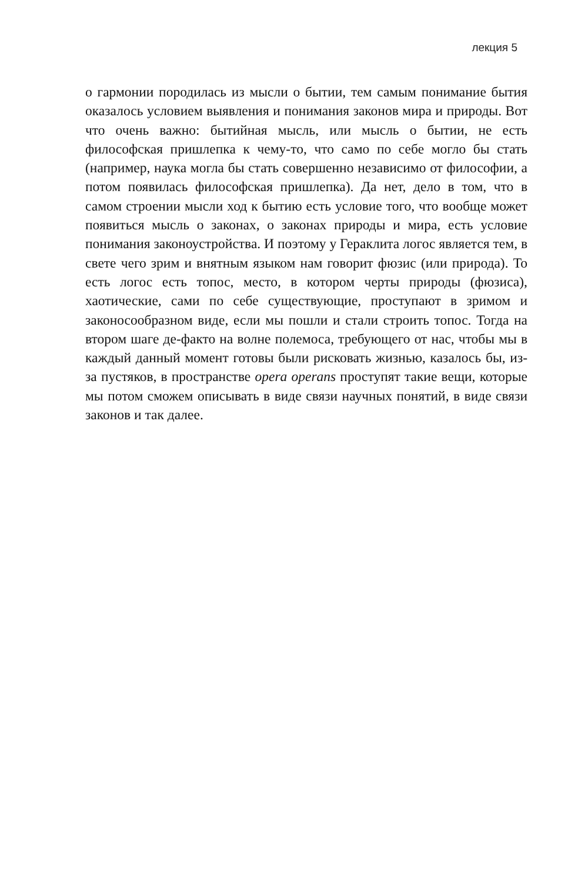лекция 5
о гармонии породилась из мысли о бытии, тем самым понимание бытия оказалось условием выявления и понимания законов мира и природы. Вот что очень важно: бытийная мысль, или мысль о бытии, не есть философская пришлепка к чему-то, что само по себе могло бы стать (например, наука могла бы стать совершенно независимо от философии, а потом появилась философская пришлепка). Да нет, дело в том, что в самом строении мысли ход к бытию есть условие того, что вообще может появиться мысль о законах, о законах природы и мира, есть условие понимания законоустройства. И поэтому у Гераклита логос является тем, в свете чего зрим и внятным языком нам говорит фюзис (или природа). То есть логос есть топос, место, в котором черты природы (фюзиса), хаотические, сами по себе существующие, проступают в зримом и законосообразном виде, если мы пошли и стали строить топос. Тогда на втором шаге де-факто на волне полемоса, требующего от нас, чтобы мы в каждый данный момент готовы были рисковать жизнью, казалось бы, из-за пустяков, в пространстве opera operans проступят такие вещи, которые мы потом сможем описывать в виде связи научных понятий, в виде связи законов и так далее.